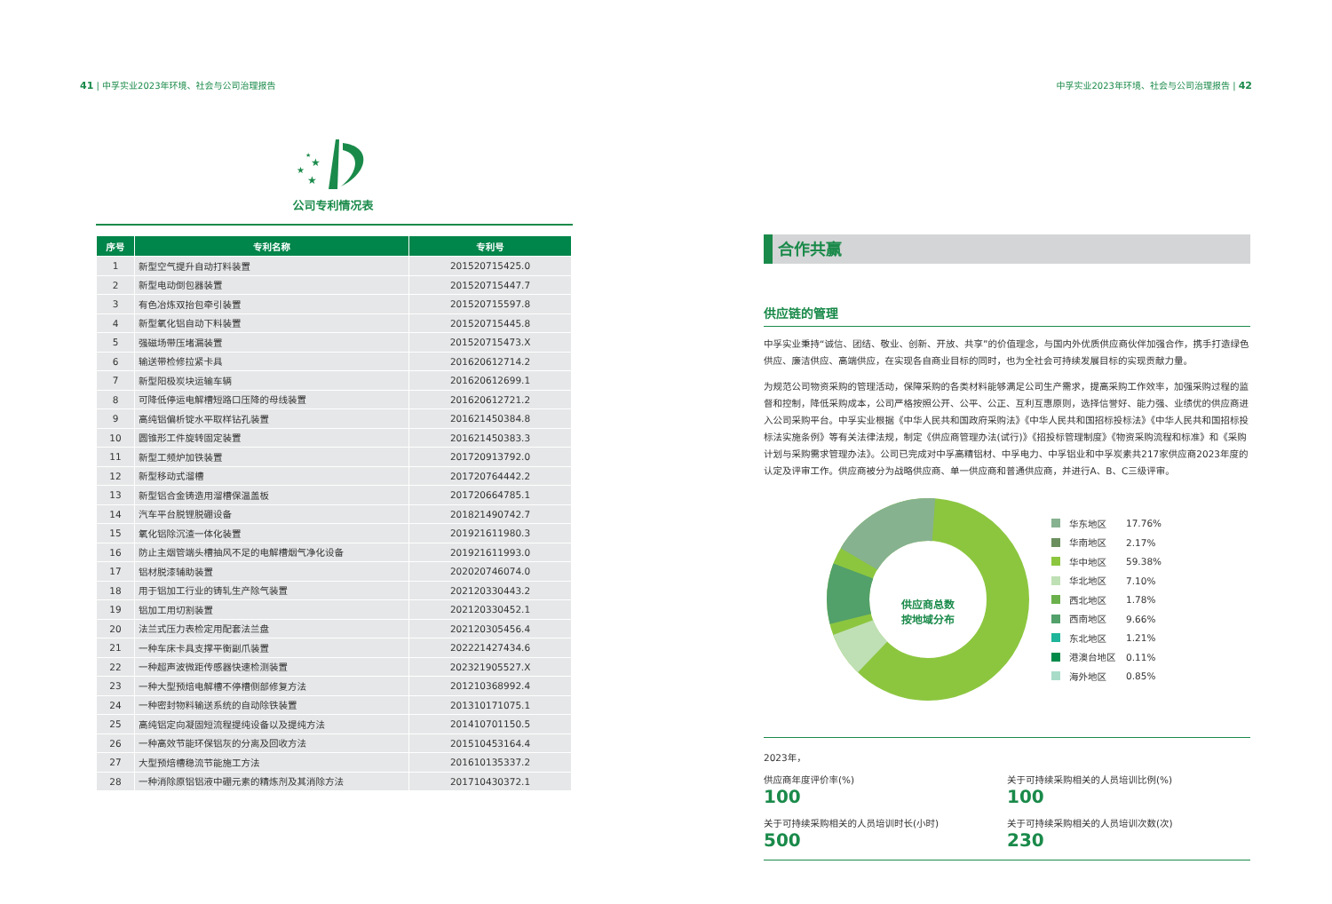41 | 中孚实业2023年环境、社会与公司治理报告
★
★
★
★
公司专利情况表
| 序号 | 专利名称 | 专利号 |
| --- | --- | --- |
| 1 | 新型空气提升自动打料装置 | 201520715425.0 |
| 2 | 新型电动倒包器装置 | 201520715447.7 |
| 3 | 有色冶炼双抬包牵引装置 | 201520715597.8 |
| 4 | 新型氧化铝自动下料装置 | 201520715445.8 |
| 5 | 强磁场带压堵漏装置 | 201520715473.X |
| 6 | 输送带检修拉紧卡具 | 201620612714.2 |
| 7 | 新型阳极炭块运输车辆 | 201620612699.1 |
| 8 | 可降低停运电解槽短路口压降的母线装置 | 201620612721.2 |
| 9 | 高纯铝偏析锭水平取样钻孔装置 | 201621450384.8 |
| 10 | 圆锥形工件旋转固定装置 | 201621450383.3 |
| 11 | 新型工频炉加铁装置 | 201720913792.0 |
| 12 | 新型移动式溜槽 | 201720764442.2 |
| 13 | 新型铝合金铸造用溜槽保温盖板 | 201720664785.1 |
| 14 | 汽车平台脱锂脱硼设备 | 201821490742.7 |
| 15 | 氧化铝除沉渣一体化装置 | 201921611980.3 |
| 16 | 防止主烟管端头槽抽风不足的电解槽烟气净化设备 | 201921611993.0 |
| 17 | 铝材脱漆辅助装置 | 202020746074.0 |
| 18 | 用于铝加工行业的铸轧生产除气装置 | 202120330443.2 |
| 19 | 铝加工用切割装置 | 202120330452.1 |
| 20 | 法兰式压力表检定用配套法兰盘 | 202120305456.4 |
| 21 | 一种车床卡具支撑平衡副爪装置 | 202221427434.6 |
| 22 | 一种超声波微距传感器快速检测装置 | 202321905527.X |
| 23 | 一种大型预焙电解槽不停槽侧部修复方法 | 201210368992.4 |
| 24 | 一种密封物料输送系统的自动除铁装置 | 201310171075.1 |
| 25 | 高纯铝定向凝固短流程提纯设备以及提纯方法 | 201410701150.5 |
| 26 | 一种高效节能环保铝灰的分离及回收方法 | 201510453164.4 |
| 27 | 大型预焙槽稳流节能施工方法 | 201610135337.2 |
| 28 | 一种消除原铝铝液中硼元素的精炼剂及其消除方法 | 201710430372.1 |
中孚实业2023年环境、社会与公司治理报告 | 42
合作共赢
供应链的管理
中孚实业秉持“诚信、团结、敬业、创新、开放、共享”的价值理念，与国内外优质供应商伙伴加强合作，携手打造绿色供应、廉洁供应、高端供应，在实现各自商业目标的同时，也为全社会可持续发展目标的实现贡献力量。
为规范公司物资采购的管理活动，保障采购的各类材料能够满足公司生产需求，提高采购工作效率，加强采购过程的监督和控制，降低采购成本，公司严格按照公开、公平、公正、互利互惠原则，选择信誉好、能力强、业绩优的供应商进入公司采购平台。中孚实业根据《中华人民共和国政府采购法》《中华人民共和国招标投标法》《中华人民共和国招标投标法实施条例》等有关法律法规，制定《供应商管理办法(试行)》《招投标管理制度》《物资采购流程和标准》和《采购计划与采购需求管理办法》。公司已完成对中孚高精铝材、中孚电力、中孚铝业和中孚炭素共217家供应商2023年度的认定及评审工作。供应商被分为战略供应商、单一供应商和普通供应商，并进行A、B、C三级评审。
供应商总数
按地域分布
华东地区 17.76%
华南地区 2.17%
华中地区 59.38%
华北地区 7.10%
西北地区 1.78%
西南地区 9.66%
东北地区 1.21%
港澳台地区 0.11%
海外地区 0.85%
2023年，
供应商年度评价率(%)
100
关于可持续采购相关的人员培训比例(%)
100
关于可持续采购相关的人员培训时长(小时)
500
关于可持续采购相关的人员培训次数(次)
230